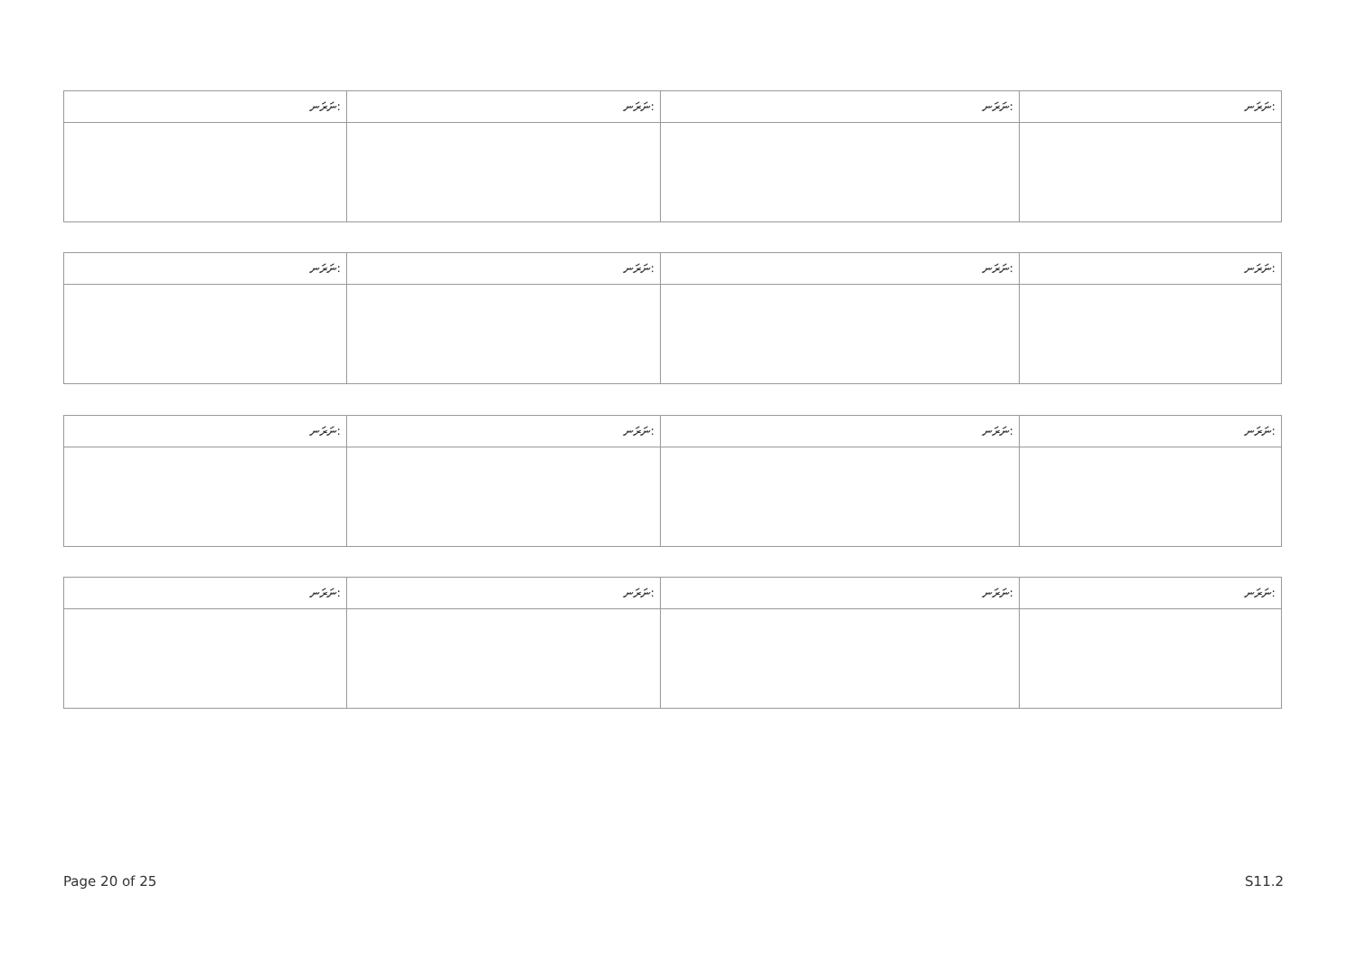| ނަރަނ: | ނަރަނ: | ނަރަނ: | ނަރަނ: |
| --- | --- | --- | --- |
| ނަރަނ: | ނަރަނ: | ނަރަނ: | ނަރަނ: |
| --- | --- | --- | --- |
| ނަރަނ: | ނަރަނ: | ނަރަނ: | ނަރަނ: |
| --- | --- | --- | --- |
| ނަރަނ: | ނަރަނ: | ނަރަނ: | ނަރަނ: |
| --- | --- | --- | --- |
Page 20 of 25 S11.2